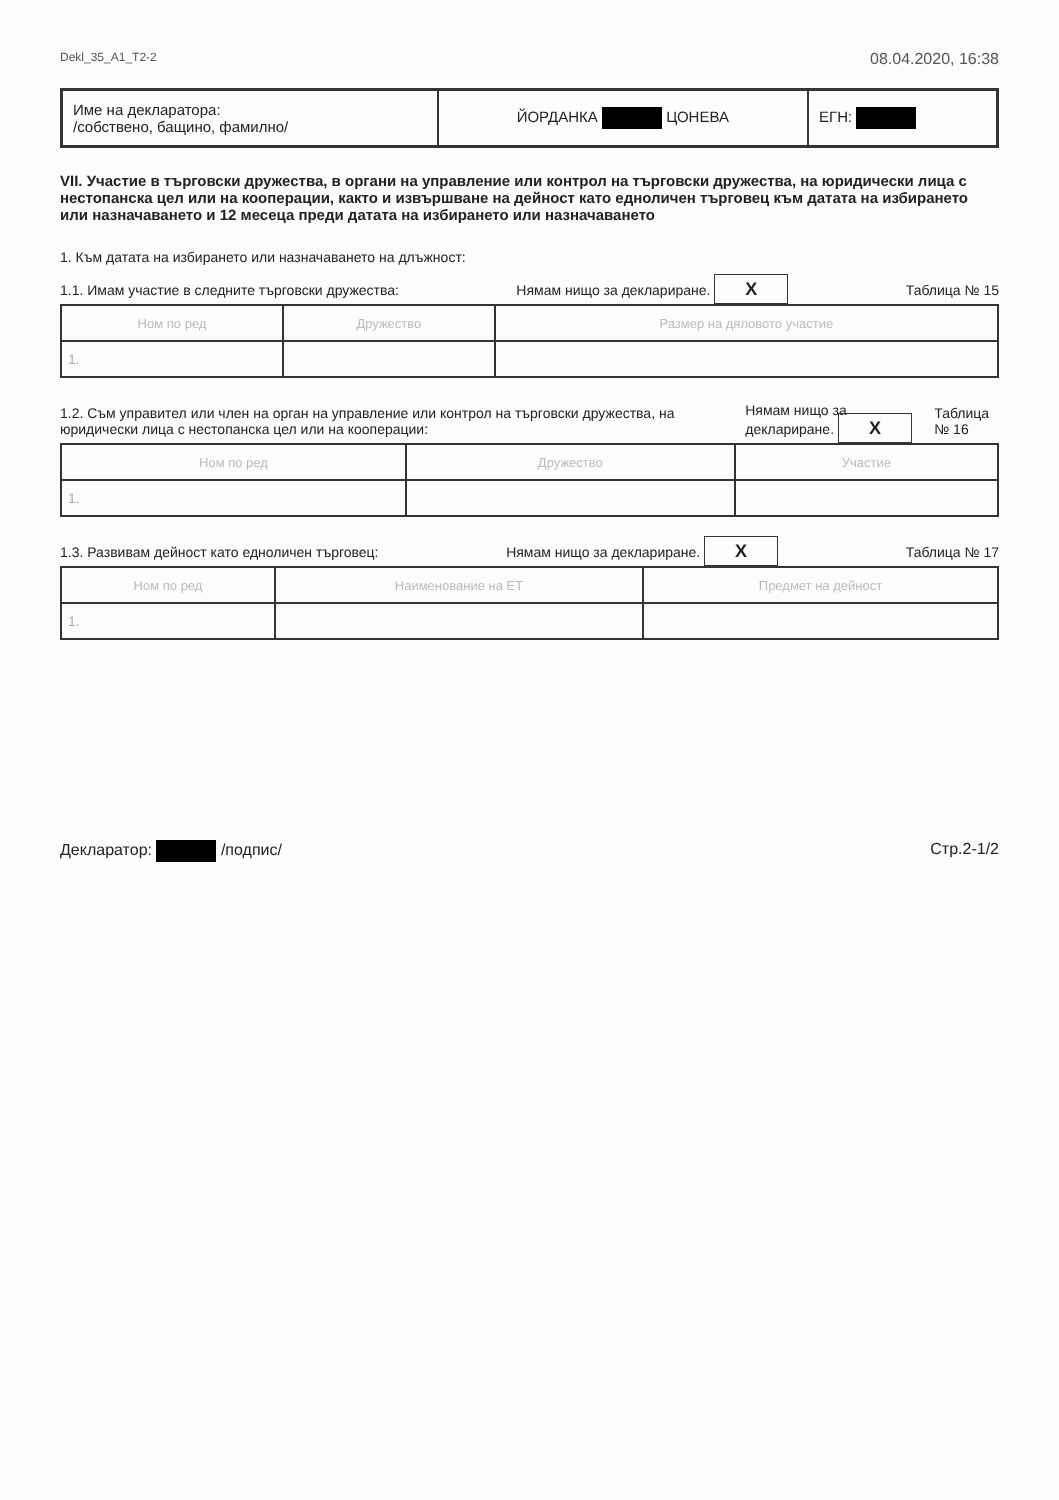Dekl_35_A1_T2-2 08.04.2020, 16:38
| Име на декларатора: /собствено, бащино, фамилно/ | ЙОРДАНКА ЦОНЕВА | ЕГН: |
VII. Участие в търговски дружества, в органи на управление или контрол на търговски дружества, на юридически лица с нестопанска цел или на кооперации, както и извършване на дейност като едноличен търговец към датата на избирането или назначаването и 12 месеца преди датата на избирането или назначаването
1. Към датата на избирането или назначаването на длъжност:
1.1. Имам участие в следните търговски дружества: Нямам нищо за деклариране. X Таблица № 15
| Ном по ред | Дружество | Размер на дяловото участие |
| --- | --- | --- |
| 1. | | |
1.2. Съм управител или член на орган на управление или контрол на търговски дружества, на юридически лица с нестопанска цел или на кооперации: Нямам нищо за деклариране. X Таблица № 16
| Ном по ред | Дружество | Участие |
| --- | --- | --- |
| 1. | | |
1.3. Развивам дейност като едноличен търговец: Нямам нищо за деклариране. X Таблица № 17
| Ном по ред | Наименование на ЕТ | Предмет на дейност |
| --- | --- | --- |
| 1. | | |
Декларатор: /подпис/ Стр.2-1/2